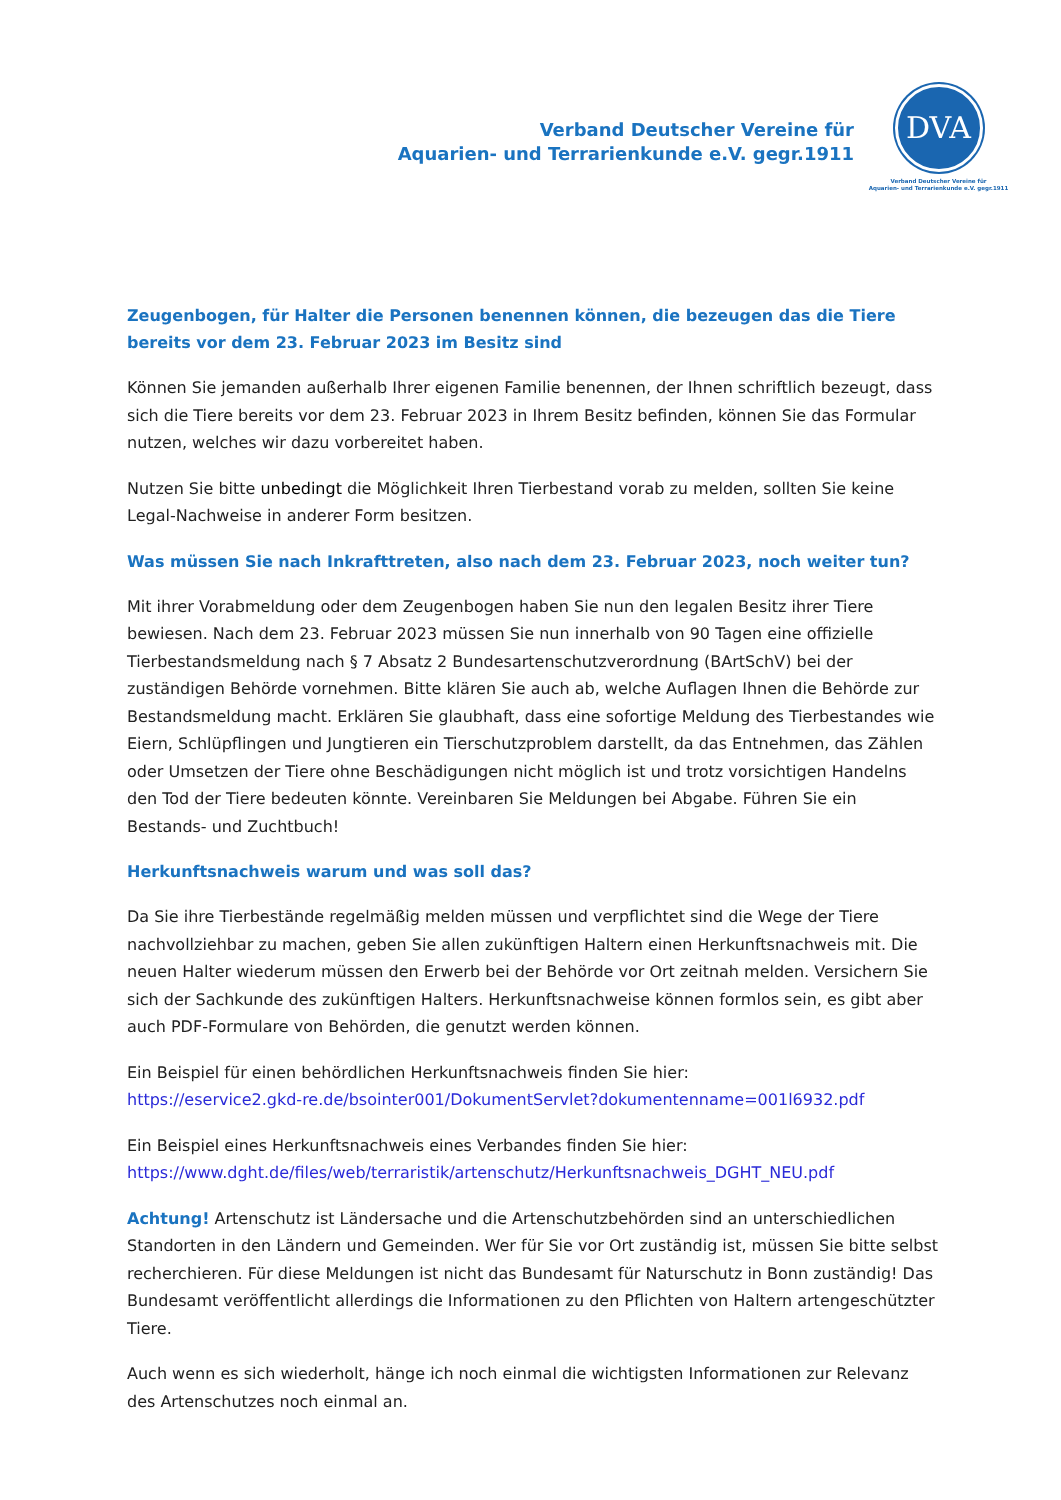Verband Deutscher Vereine für
Aquarien- und Terrarienkunde e.V. gegr.1911
DVA
Verband Deutscher Vereine für
Aquarien- und Terrarienkunde e.V. gegr.1911
Zeugenbogen, für Halter die Personen benennen können, die bezeugen das die Tiere bereits vor dem 23. Februar 2023 im Besitz sind
Können Sie jemanden außerhalb Ihrer eigenen Familie benennen, der Ihnen schriftlich bezeugt, dass sich die Tiere bereits vor dem 23. Februar 2023 in Ihrem Besitz befinden, können Sie das Formular nutzen, welches wir dazu vorbereitet haben.
Nutzen Sie bitte unbedingt die Möglichkeit Ihren Tierbestand vorab zu melden, sollten Sie keine Legal-Nachweise in anderer Form besitzen.
Was müssen Sie nach Inkrafttreten, also nach dem 23. Februar 2023, noch weiter tun?
Mit ihrer Vorabmeldung oder dem Zeugenbogen haben Sie nun den legalen Besitz ihrer Tiere bewiesen. Nach dem 23. Februar 2023 müssen Sie nun innerhalb von 90 Tagen eine offizielle Tierbestandsmeldung nach § 7 Absatz 2 Bundesartenschutzverordnung (BArtSchV) bei der zuständigen Behörde vornehmen. Bitte klären Sie auch ab, welche Auflagen Ihnen die Behörde zur Bestandsmeldung macht. Erklären Sie glaubhaft, dass eine sofortige Meldung des Tierbestandes wie Eiern, Schlüpflingen und Jungtieren ein Tierschutzproblem darstellt, da das Entnehmen, das Zählen oder Umsetzen der Tiere ohne Beschädigungen nicht möglich ist und trotz vorsichtigen Handelns den Tod der Tiere bedeuten könnte. Vereinbaren Sie Meldungen bei Abgabe. Führen Sie ein Bestands- und Zuchtbuch!
Herkunftsnachweis warum und was soll das?
Da Sie ihre Tierbestände regelmäßig melden müssen und verpflichtet sind die Wege der Tiere nachvollziehbar zu machen, geben Sie allen zukünftigen Haltern einen Herkunftsnachweis mit. Die neuen Halter wiederum müssen den Erwerb bei der Behörde vor Ort zeitnah melden. Versichern Sie sich der Sachkunde des zukünftigen Halters. Herkunftsnachweise können formlos sein, es gibt aber auch PDF-Formulare von Behörden, die genutzt werden können.
Ein Beispiel für einen behördlichen Herkunftsnachweis finden Sie hier:
https://eservice2.gkd-re.de/bsointer001/DokumentServlet?dokumentenname=001l6932.pdf
Ein Beispiel eines Herkunftsnachweis eines Verbandes finden Sie hier:
https://www.dght.de/files/web/terraristik/artenschutz/Herkunftsnachweis_DGHT_NEU.pdf
Achtung! Artenschutz ist Ländersache und die Artenschutzbehörden sind an unterschiedlichen Standorten in den Ländern und Gemeinden. Wer für Sie vor Ort zuständig ist, müssen Sie bitte selbst recherchieren. Für diese Meldungen ist nicht das Bundesamt für Naturschutz in Bonn zuständig! Das Bundesamt veröffentlicht allerdings die Informationen zu den Pflichten von Haltern artengeschützter Tiere.
Auch wenn es sich wiederholt, hänge ich noch einmal die wichtigsten Informationen zur Relevanz des Artenschutzes noch einmal an.